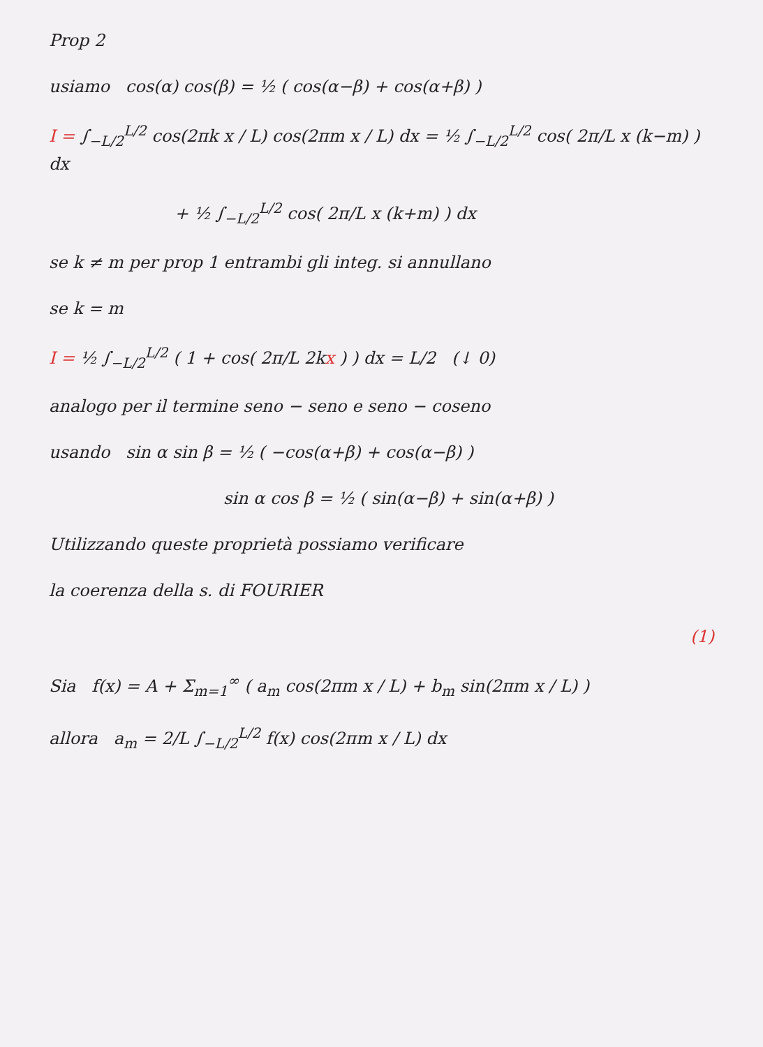Prop 2
usiamo cos(α) cos(β) = ½ ( cos(α−β) + cos(α+β) )
I = ∫<sub>−L/2</sub><sup>L/2</sup> cos(2πk x / L) cos(2πm x / L) dx = ½ ∫<sub>−L/2</sub><sup>L/2</sup> cos( 2π/L x (k−m) ) dx
+ ½ ∫<sub>−L/2</sub><sup>L/2</sup> cos( 2π/L x (k+m) ) dx
se k ≠ m per prop 1 entrambi gli integ. si annullano
se k = m
I = ½ ∫<sub>−L/2</sub><sup>L/2</sup> ( 1 + cos( 2π/L 2kx ) ) dx = L/2 (↓ 0)
analogo per il termine seno − seno e seno − coseno
usando sin α sin β = ½ ( −cos(α+β) + cos(α−β) )
sin α cos β = ½ ( sin(α−β) + sin(α+β) )
Utilizzando queste proprietà possiamo verificare
la coerenza della s. di FOURIER
(1)
Sia f(x) = A + Σ<sub>m=1</sub><sup>∞</sup> ( a<sub>m</sub> cos(2πm x / L) + b<sub>m</sub> sin(2πm x / L) )
allora a<sub>m</sub> = 2/L ∫<sub>−L/2</sub><sup>L/2</sup> f(x) cos(2πm x / L) dx